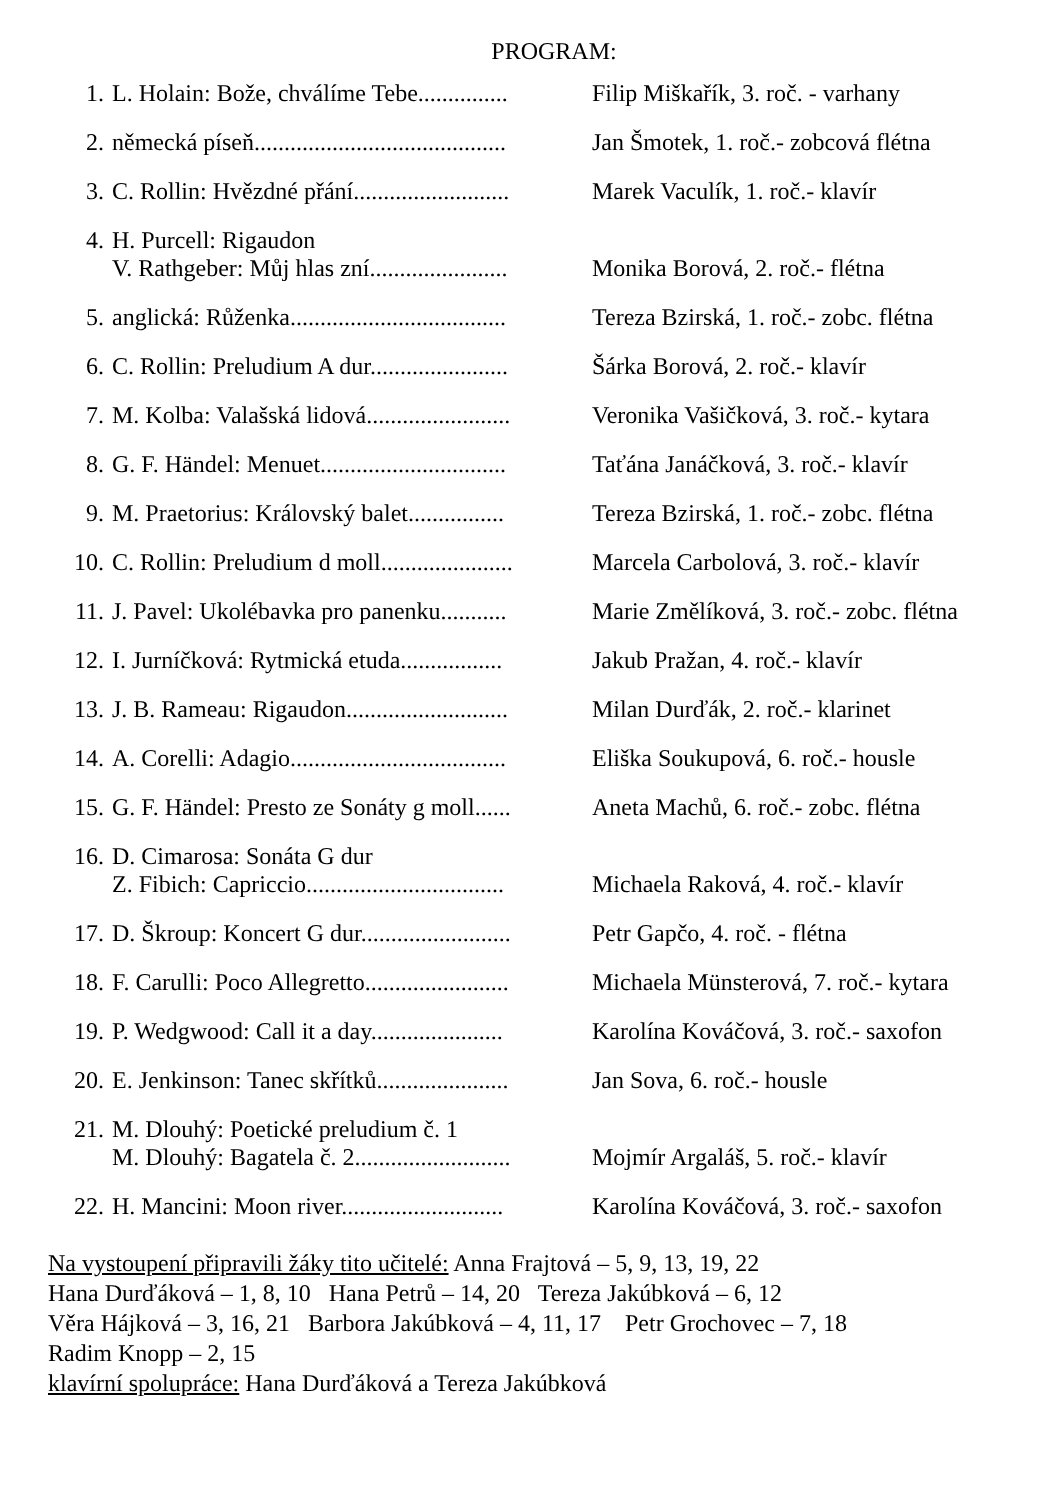PROGRAM:
1. L. Holain: Bože, chválíme Tebe............... Filip Miškařík, 3. roč. - varhany
2. německá píseň.......................................... Jan Šmotek, 1. roč.- zobcová flétna
3. C. Rollin: Hvězdné přání.......................... Marek Vaculík, 1. roč.- klavír
4. H. Purcell: Rigaudon
V. Rathgeber: Můj hlas zní.......................
Monika Borová, 2. roč.- flétna
5. anglická: Růženka.................................... Tereza Bzirská, 1. roč.- zobc. flétna
6. C. Rollin: Preludium A dur....................... Šárka Borová, 2. roč.- klavír
7. M. Kolba: Valašská lidová........................ Veronika Vašičková, 3. roč.- kytara
8. G. F. Händel: Menuet............................... Taťána Janáčková, 3. roč.- klavír
9. M. Praetorius: Královský balet................ Tereza Bzirská, 1. roč.- zobc. flétna
10. C. Rollin: Preludium d moll...................... Marcela Carbolová, 3. roč.- klavír
11. J. Pavel: Ukolébavka pro panenku........... Marie Změlíková, 3. roč.- zobc. flétna
12. I. Jurníčková: Rytmická etuda................. Jakub Pražan, 4. roč.- klavír
13. J. B. Rameau: Rigaudon........................... Milan Durďák, 2. roč.- klarinet
14. A. Corelli: Adagio.................................... Eliška Soukupová, 6. roč.- housle
15. G. F. Händel: Presto ze Sonáty g moll...... Aneta Machů, 6. roč.- zobc. flétna
16. D. Cimarosa: Sonáta G dur
Z. Fibich: Capriccio.................................
Michaela Raková, 4. roč.- klavír
17. D. Škroup: Koncert G dur......................... Petr Gapčo, 4. roč. - flétna
18. F. Carulli: Poco Allegretto........................ Michaela Münsterová, 7. roč.- kytara
19. P. Wedgwood: Call it a day...................... Karolína Kováčová, 3. roč.- saxofon
20. E. Jenkinson: Tanec skřítků...................... Jan Sova, 6. roč.- housle
21. M. Dlouhý: Poetické preludium č. 1
M. Dlouhý: Bagatela č. 2..........................
Mojmír Argaláš, 5. roč.- klavír
22. H. Mancini: Moon river........................... Karolína Kováčová, 3. roč.- saxofon
Na vystoupení připravili žáky tito učitelé: Anna Frajtová – 5, 9, 13, 19, 22
Hana Durďáková – 1, 8, 10 Hana Petrů – 14, 20 Tereza Jakúbková – 6, 12
Věra Hájková – 3, 16, 21 Barbora Jakúbková – 4, 11, 17 Petr Grochovec – 7, 18
Radim Knopp – 2, 15
klavírní spolupráce: Hana Durďáková a Tereza Jakúbková